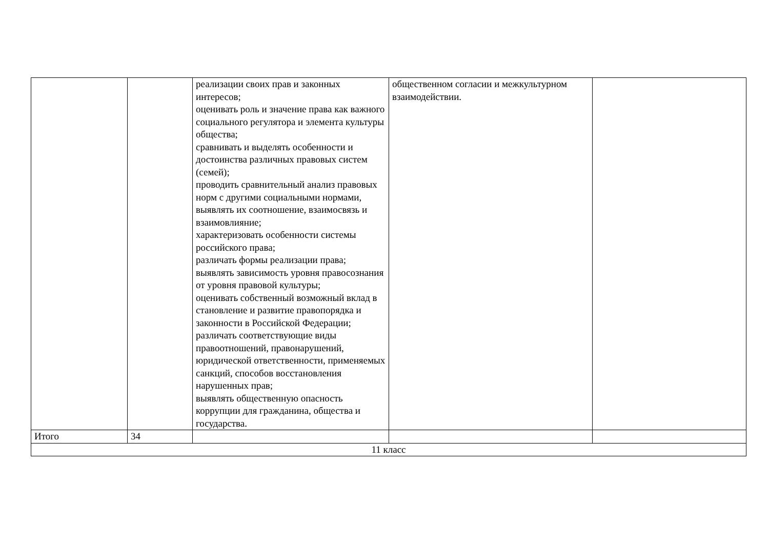| | | реализации своих прав и законных интересов; оценивать роль и значение права как важного социального регулятора и элемента культуры общества; сравнивать и выделять особенности и достоинства различных правовых систем (семей); проводить сравнительный анализ правовых норм с другими социальными нормами, выявлять их соотношение, взаимосвязь и взаимовлияние; характеризовать особенности системы российского права; различать формы реализации права; выявлять зависимость уровня правосознания от уровня правовой культуры; оценивать собственный возможный вклад в становление и развитие правопорядка и законности в Российской Федерации; различать соответствующие виды правоотношений, правонарушений, юридической ответственности, применяемых санкций, способов восстановления нарушенных прав; выявлять общественную опасность коррупции для гражданина, общества и государства. | общественном согласии и межкультурном взаимодействии. | |
| Итого | 34 | | | |
| 11 класс | | | | |